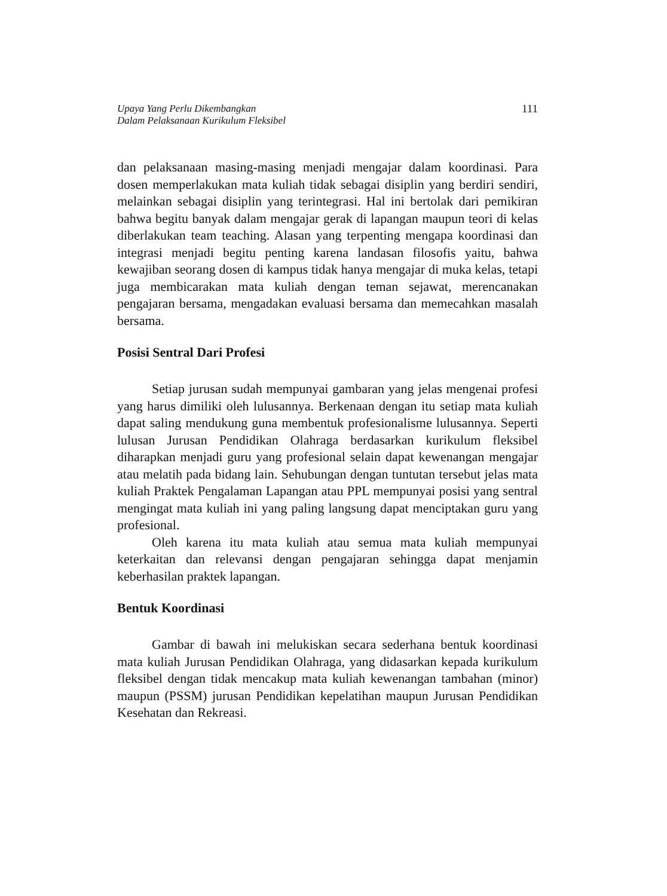Upaya Yang Perlu Dikembangkan
Dalam Pelaksanaan Kurikulum Fleksibel
111
dan pelaksanaan masing-masing menjadi mengajar dalam koordinasi. Para dosen memperlakukan mata kuliah tidak sebagai disiplin yang berdiri sendiri, melainkan sebagai disiplin yang terintegrasi. Hal ini bertolak dari pemikiran bahwa begitu banyak dalam mengajar gerak di lapangan maupun teori di kelas diberlakukan team teaching. Alasan yang terpenting mengapa koordinasi dan integrasi menjadi begitu penting karena landasan filosofis yaitu, bahwa kewajiban seorang dosen di kampus tidak hanya mengajar di muka kelas, tetapi juga membicarakan mata kuliah dengan teman sejawat, merencanakan pengajaran bersama, mengadakan evaluasi bersama dan memecahkan masalah bersama.
Posisi Sentral Dari Profesi
Setiap jurusan sudah mempunyai gambaran yang jelas mengenai profesi yang harus dimiliki oleh lulusannya. Berkenaan dengan itu setiap mata kuliah dapat saling mendukung guna membentuk profesionalisme lulusannya. Seperti lulusan Jurusan Pendidikan Olahraga berdasarkan kurikulum fleksibel diharapkan menjadi guru yang profesional selain dapat kewenangan mengajar atau melatih pada bidang lain. Sehubungan dengan tuntutan tersebut jelas mata kuliah Praktek Pengalaman Lapangan atau PPL mempunyai posisi yang sentral mengingat mata kuliah ini yang paling langsung dapat menciptakan guru yang profesional.
Oleh karena itu mata kuliah atau semua mata kuliah mempunyai keterkaitan dan relevansi dengan pengajaran sehingga dapat menjamin keberhasilan praktek lapangan.
Bentuk Koordinasi
Gambar di bawah ini melukiskan secara sederhana bentuk koordinasi mata kuliah Jurusan Pendidikan Olahraga, yang didasarkan kepada kurikulum fleksibel dengan tidak mencakup mata kuliah kewenangan tambahan (minor) maupun (PSSM) jurusan Pendidikan kepelatihan maupun Jurusan Pendidikan Kesehatan dan Rekreasi.